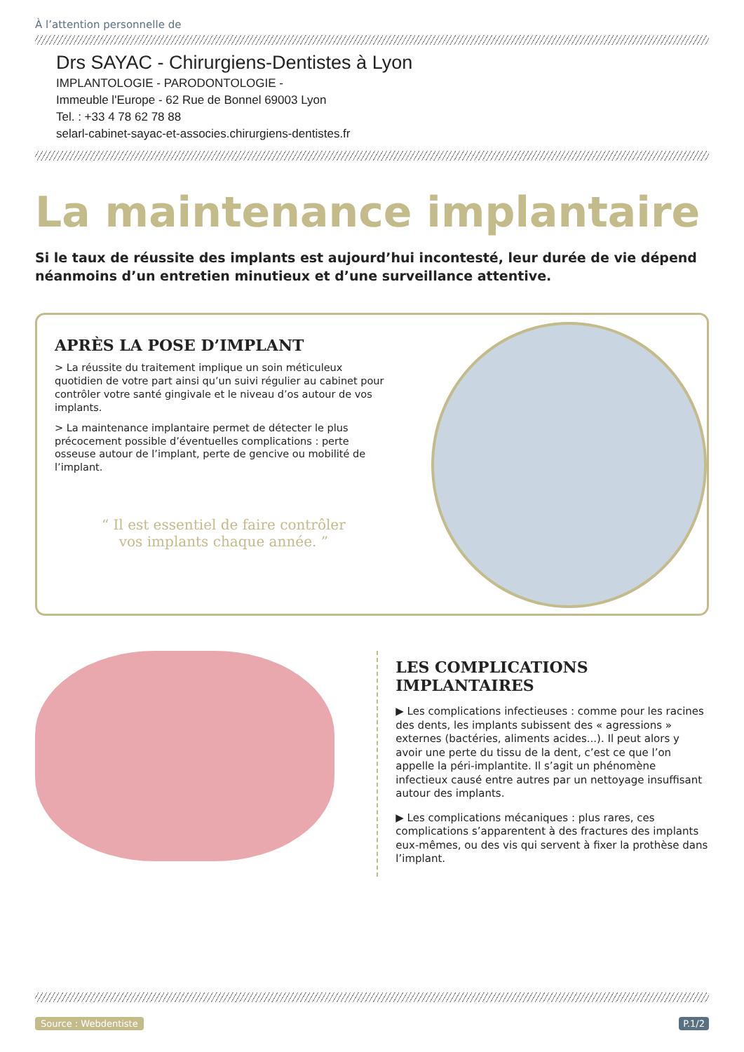À l’attention personnelle de
Drs SAYAC - Chirurgiens-Dentistes à Lyon
IMPLANTOLOGIE - PARODONTOLOGIE -
Immeuble l'Europe - 62 Rue de Bonnel 69003 Lyon
Tel. : +33 4 78 62 78 88
selarl-cabinet-sayac-et-associes.chirurgiens-dentistes.fr
La maintenance implantaire
Si le taux de réussite des implants est aujourd’hui incontesté, leur durée de vie dépend néanmoins d’un entretien minutieux et d’une surveillance attentive.
APRÈS LA POSE D’IMPLANT
> La réussite du traitement implique un soin méticuleux quotidien de votre part ainsi qu’un suivi régulier au cabinet pour contrôler votre santé gingivale et le niveau d’os autour de vos implants.
> La maintenance implantaire permet de détecter le plus précocement possible d’éventuelles complications : perte osseuse autour de l’implant, perte de gencive ou mobilité de l’implant.
“ Il est essentiel de faire contrôler
vos implants chaque année. ”
LES COMPLICATIONS IMPLANTAIRES
▶ Les complications infectieuses : comme pour les racines des dents, les implants subissent des « agressions » externes (bactéries, aliments acides...). Il peut alors y avoir une perte du tissu de la dent, c’est ce que l’on appelle la péri-implantite. Il s’agit un phénomène infectieux causé entre autres par un nettoyage insuffisant autour des implants.
▶ Les complications mécaniques : plus rares, ces complications s’apparentent à des fractures des implants eux-mêmes, ou des vis qui servent à fixer la prothèse dans l’implant.
Source : Webdentiste P.1/2